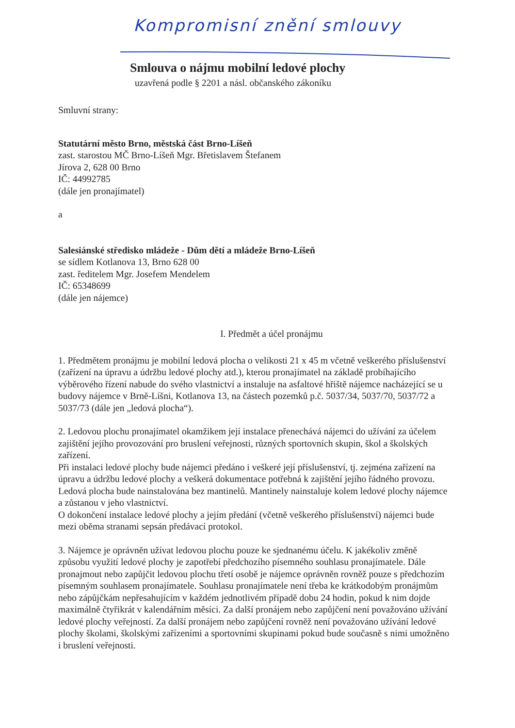Kompromisní znění smlouvy
Smlouva o nájmu mobilní ledové plochy
uzavřená podle § 2201 a násl. občanského zákoníku
Smluvní strany:
Statutární město Brno, městská část Brno-Líšeň
zast. starostou MČ Brno-Líšeň Mgr. Břetislavem Štefanem
Jírova 2, 628 00 Brno
IČ: 44992785
(dále jen pronajímatel)
a
Salesiánské středisko mládeže - Dům dětí a mládeže Brno-Líšeň
se sídlem Kotlanova 13, Brno 628 00
zast. ředitelem Mgr. Josefem Mendelem
IČ: 65348699
(dále jen nájemce)
I. Předmět a účel pronájmu
1. Předmětem pronájmu je mobilní ledová plocha o velikosti 21 x 45 m včetně veškerého příslušenství (zařízení na úpravu a údržbu ledové plochy atd.), kterou pronajímatel na základě probíhajícího výběrového řízení nabude do svého vlastnictví a instaluje na asfaltové hřiště nájemce nacházející se u budovy nájemce v Brně-Líšni, Kotlanova 13, na částech pozemků p.č. 5037/34, 5037/70, 5037/72 a 5037/73 (dále jen „ledová plocha“).
2. Ledovou plochu pronajímatel okamžikem její instalace přenechává nájemci do užívání za účelem zajištění jejího provozování pro bruslení veřejnosti, různých sportovních skupin, škol a školských zařízení.
Při instalaci ledové plochy bude nájemci předáno i veškeré její příslušenství, tj. zejména zařízení na úpravu a údržbu ledové plochy a veškerá dokumentace potřebná k zajištění jejího řádného provozu.
Ledová plocha bude nainstalována bez mantinelů. Mantinely nainstaluje kolem ledové plochy nájemce a zůstanou v jeho vlastnictví.
O dokončení instalace ledové plochy a jejím předání (včetně veškerého příslušenství) nájemci bude mezi oběma stranami sepsán předávací protokol.
3. Nájemce je oprávněn užívat ledovou plochu pouze ke sjednanému účelu. K jakékoliv změně způsobu využití ledové plochy je zapotřebí předchozího písemného souhlasu pronajímatele. Dále pronajmout nebo zapůjčit ledovou plochu třetí osobě je nájemce oprávněn rovněž pouze s předchozím písemným souhlasem pronajímatele. Souhlasu pronajímatele není třeba ke krátkodobým pronájmům nebo zápůjčkám nepřesahujícím v každém jednotlivém případě dobu 24 hodin, pokud k nim dojde maximálně čtyřikrát v kalendářním měsíci. Za další pronájem nebo zapůjčení není považováno užívání ledové plochy veřejností. Za další pronájem nebo zapůjčení rovněž není považováno užívání ledové plochy školami, školskými zařízeními a sportovními skupinami pokud bude současně s nimi umožněno i bruslení veřejnosti.